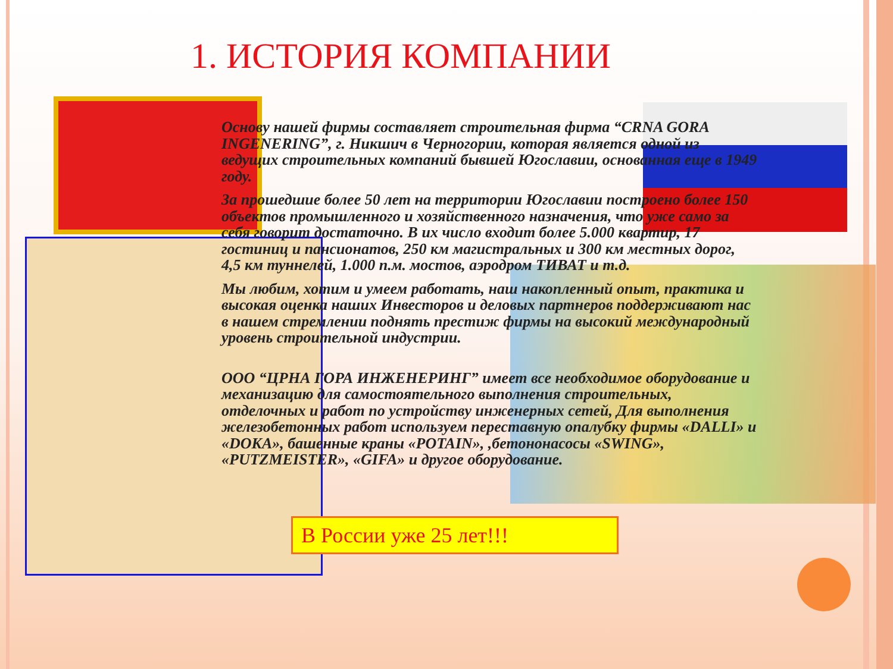1. ИСТОРИЯ КОМПАНИИ
Основу нашей фирмы составляет строительная фирма “CRNA GORA INGENERING”, г. Никшич в Черногории, которая является одной из ведущих строительных компаний бывшей Югославии, основанная еще в 1949 году.
За прошедшие более 50 лет на территории Югославии построено более 150 объектов промышленного и хозяйственного назначения, что уже само за себя говорит достаточно. В их число входит более 5.000 квартир, 17 гостиниц и пансионатов, 250 км магистральных и 300 км местных дорог, 4,5 км туннелей, 1.000 п.м. мостов, аэродром ТИВАТ и т.д.
Мы любим, хотим и умеем работать, наш накопленный опыт, практика и высокая оценка наших Инвесторов и деловых партнеров поддерживают нас в нашем стремлении поднять престиж фирмы на высокий международный уровень строительной индустрии.
ООО “ЦРНА ГОРА ИНЖЕНЕРИНГ” имеет все необходимое оборудование и механизацию для самостоятельного выполнения строительных, отделочных и работ по устройству инженерных сетей, Для выполнения железобетонных работ используем переставную опалубку фирмы «DALLI» и «DOKA», башенные краны «POTAIN», ,бетононасосы «SWING», «PUTZMEISTER», «GIFA» и другое оборудование.
В России уже 25 лет!!!